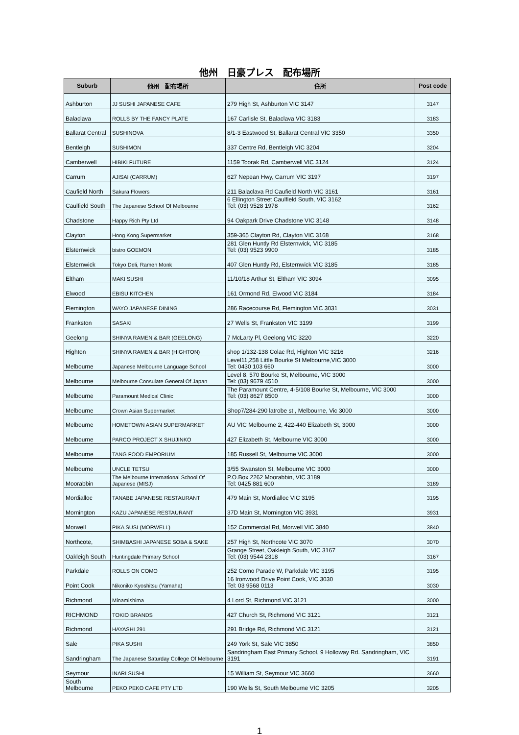他州　日豪プレス　配布場所
| Suburb | 他州 配布場所 | 住所 | Post code |
| --- | --- | --- | --- |
| Ashburton | JJ SUSHI JAPANESE CAFE | 279 High St, Ashburton VIC 3147 | 3147 |
| Balaclava | ROLLS BY THE FANCY PLATE | 167 Carlisle St, Balaclava VIC 3183 | 3183 |
| Ballarat Central | SUSHINOVA | 8/1-3 Eastwood St, Ballarat Central VIC 3350 | 3350 |
| Bentleigh | SUSHIMON | 337 Centre Rd, Bentleigh VIC 3204 | 3204 |
| Camberwell | HIBIKI FUTURE | 1159 Toorak Rd, Camberwell VIC 3124 | 3124 |
| Carrum | AJISAI (CARRUM) | 627 Nepean Hwy, Carrum VIC 3197 | 3197 |
| Caufield North | Sakura Flowers | 211 Balaclava Rd Caufield North VIC 3161 | 3161 |
| Caulfield South | The Japanese School Of Melbourne | 6 Ellington Street Caulfield South, VIC 3162 Tel: (03) 9528 1978 | 3162 |
| Chadstone | Happy Rich Pty Ltd | 94 Oakpark Drive Chadstone VIC 3148 | 3148 |
| Clayton | Hong Kong Supermarket | 359-365 Clayton Rd, Clayton VIC 3168 | 3168 |
| Elsternwick | bistro GOEMON | 281 Glen Huntly Rd Elsternwick, VIC 3185 Tel: (03) 9523 9900 | 3185 |
| Elsternwick | Tokyo Deli, Ramen Monk | 407 Glen Huntly Rd, Elsternwick VIC 3185 | 3185 |
| Eltham | MAKI SUSHI | 11/10/18 Arthur St, Eltham VIC 3094 | 3095 |
| Elwood | EBISU KITCHEN | 161 Ormond Rd, Elwood VIC 3184 | 3184 |
| Flemington | WAYO JAPANESE DINING | 286 Racecourse Rd, Flemington VIC 3031 | 3031 |
| Frankston | SASAKI | 27 Wells St, Frankston VIC 3199 | 3199 |
| Geelong | SHINYA RAMEN & BAR (GEELONG) | 7 McLarty Pl, Geelong VIC 3220 | 3220 |
| Highton | SHINYA RAMEN & BAR (HIGHTON) | shop 1/132-138 Colac Rd, Highton VIC 3216 | 3216 |
| Melbourne | Japanese Melbourne Language School | Level11,258 Little Bourke St Melbourne,VIC 3000 Tel: 0430 103 660 | 3000 |
| Melbourne | Melbourne Consulate General Of Japan | Level 8, 570 Bourke St, Melbourne, VIC 3000 Tel: (03) 9679 4510 | 3000 |
| Melbourne | Paramount Medical Clinic | The Paramount Centre, 4-5/108 Bourke St, Melbourne, VIC 3000 Tel: (03) 8627 8500 | 3000 |
| Melbourne | Crown Asian Supermarket | Shop7/284-290 latrobe st , Melbourne, Vic 3000 | 3000 |
| Melbourne | HOMETOWN ASIAN SUPERMARKET | AU VIC Melbourne 2, 422-440 Elizabeth St, 3000 | 3000 |
| Melbourne | PARCO PROJECT X SHUJINKO | 427 Elizabeth St, Melbourne VIC 3000 | 3000 |
| Melbourne | TANG FOOD EMPORIUM | 185 Russell St, Melbourne VIC 3000 | 3000 |
| Melbourne | UNCLE TETSU | 3/55 Swanston St, Melbourne VIC 3000 | 3000 |
| Moorabbin | The Melbourne International School Of Japanese (MISJ) | P.O.Box 2262 Moorabbin, VIC 3189 Tel: 0425 881 600 | 3189 |
| Mordialloc | TANABE JAPANESE RESTAURANT | 479 Main St, Mordialloc VIC 3195 | 3195 |
| Mornington | KAZU JAPANESE RESTAURANT | 37D Main St, Mornington VIC 3931 | 3931 |
| Morwell | PIKA SUSI (MORWELL) | 152 Commercial Rd, Morwell VIC 3840 | 3840 |
| Northcote, | SHIMBASHI JAPANESE SOBA & SAKE | 257 High St, Northcote VIC 3070 | 3070 |
| Oakleigh South | Huntingdale Primary School | Grange Street, Oakleigh South, VIC 3167 Tel: (03) 9544 2318 | 3167 |
| Parkdale | ROLLS ON COMO | 252 Como Parade W, Parkdale VIC 3195 | 3195 |
| Point Cook | Nikoniko Kyoshitsu (Yamaha) | 16 Ironwood Drive Point Cook, VIC 3030 Tel: 03 9568 0113 | 3030 |
| Richmond | Minamishima | 4 Lord St, Richmond VIC 3121 | 3000 |
| RICHMOND | TOKIO BRANDS | 427 Church St, Richmond VIC 3121 | 3121 |
| Richmond | HAYASHI 291 | 291 Bridge Rd, Richmond VIC 3121 | 3121 |
| Sale | PIKA SUSHI | 249 York St, Sale VIC 3850 | 3850 |
| Sandringham | The Japanese Saturday College Of Melbourne | Sandringham East Primary School, 9 Holloway Rd. Sandringham, VIC 3191 | 3191 |
| Seymour | INARI SUSHI | 15 William St, Seymour VIC 3660 | 3660 |
| South Melbourne | PEKO PEKO CAFE PTY LTD | 190 Wells St, South Melbourne VIC 3205 | 3205 |
1